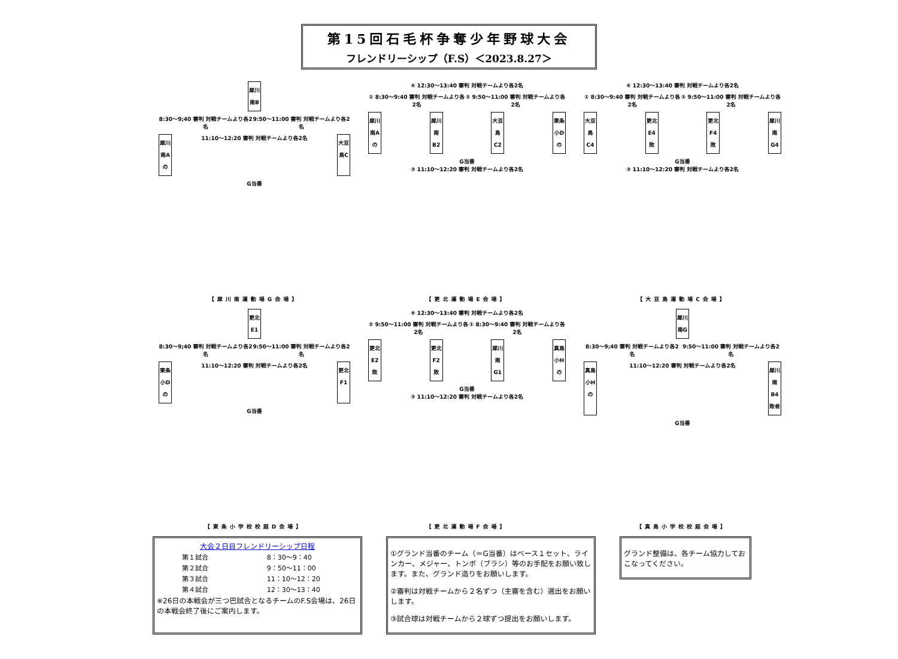第15回石毛杯争奪少年野球大会
フレンドリーシップ（F.S）＜2023.8.27＞
犀川南B
8:30～9;40 審判 対戦チームより各2名 9:50～11:00 審判 対戦チームより各2名
犀川南Aの 11:10～12:20 審判 対戦チームより各2名 大豆島C
G当番
【犀川南運動場G会場】
④ 12:30～13:40 審判 対戦チームより各2名
① 8:30～9:40 審判 対戦チームより各2名 ② 9:50～11:00 審判 対戦チームより各2名
犀川南Aの 犀川南B2 大豆島C2 東条小Dの
G当番
③ 11:10～12:20 審判 対戦チームより各2名
【更北運動場E会場】
④ 12:30～13:40 審判 対戦チームより各2名
① 8:30～9:40 審判 対戦チームより各2名 ② 9:50～11:00 審判 対戦チームより各2名
大豆島C4 更北E4敗 更北F4敗 犀川南G4
G当番
③ 11:10～12:20 審判 対戦チームより各2名
【大豆島運動場C会場】
更北E1
8:30～9;40 審判 対戦チームより各2名 9:50～11:00 審判 対戦チームより各2名
東条小Dの 11:10～12:20 審判 対戦チームより各2名 更北F1
G当番
【東条小学校校庭D会場】
④ 12:30～13:40 審判 対戦チームより各2名
② 9:50～11:00 審判 対戦チームより各2名 ① 8:30～9:40 審判 対戦チームより各2名
更北E2敗 更北F2敗 犀川南G1 真島小Hの
G当番
③ 11:10～12:20 審判 対戦チームより各2名
【更北運動場F会場】
犀川南G
8:30～9;40 審判 対戦チームより各2名 9:50～11:00 審判 対戦チームより各2名
真島小Hの 11:10～12:20 審判 対戦チームより各2名 犀川南B4敗者
G当番
【真島小学校校庭会場】
大会２日目フレンドリーシップ日程
| 第１試合 | 8：30～9：40 |
| 第２試合 | 9：50～11：00 |
| 第３試合 | 11：10～12：20 |
| 第４試合 | 12：30～13：40 |
※26日の本戦会が三つ巴試合となるチームのF.S会場は、26日の本戦会終了後にご案内します。
①グランド当番のチーム（＝G当番）はベース１セット、ラインカー、メジャー、トンボ（ブラシ）等のお手配をお願い致します。また、グランド造りをお願いします。
②審判は対戦チームから２名ずつ（主審を含む）選出をお願いします。
③試合球は対戦チームから２球ずつ提出をお願いします。
グランド整備は、各チーム協力しておこなってください。